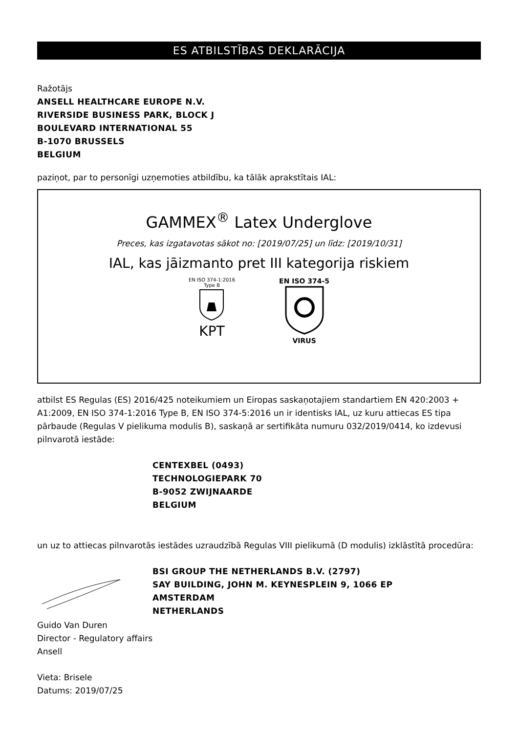ES ATBILSTĪBAS DEKLARĀCIJA
Ražotājs
ANSELL HEALTHCARE EUROPE N.V.
RIVERSIDE BUSINESS PARK, BLOCK J
BOULEVARD INTERNATIONAL 55
B-1070 BRUSSELS
BELGIUM
paziņot, par to personīgi uzņemoties atbildību, ka tālāk aprakstītais IAL:
GAMMEX<sup>®</sup> Latex Underglove
Preces, kas izgatavotas sākot no: [2019/07/25] un līdz: [2019/10/31]
IAL, kas jāizmanto pret III kategorija riskiem
EN ISO 374-1:2016
Type B
KPT
EN ISO 374-5
VIRUS
atbilst ES Regulas (ES) 2016/425 noteikumiem un Eiropas saskaņotajiem standartiem EN 420:2003 + A1:2009, EN ISO 374-1:2016 Type B, EN ISO 374-5:2016 un ir identisks IAL, uz kuru attiecas ES tipa pārbaude (Regulas V pielikuma modulis B), saskaņā ar sertifikāta numuru 032/2019/0414, ko izdevusi pilnvarotā iestāde:
CENTEXBEL (0493)
TECHNOLOGIEPARK 70
B-9052 ZWIJNAARDE
BELGIUM
un uz to attiecas pilnvarotās iestādes uzraudzībā Regulas VIII pielikumā (D modulis) izklāstītā procedūra:
BSI GROUP THE NETHERLANDS B.V. (2797)
SAY BUILDING, JOHN M. KEYNESPLEIN 9, 1066 EP
AMSTERDAM
NETHERLANDS
Guido Van Duren
Director - Regulatory affairs
Ansell
Vieta: Brisele
Datums: 2019/07/25